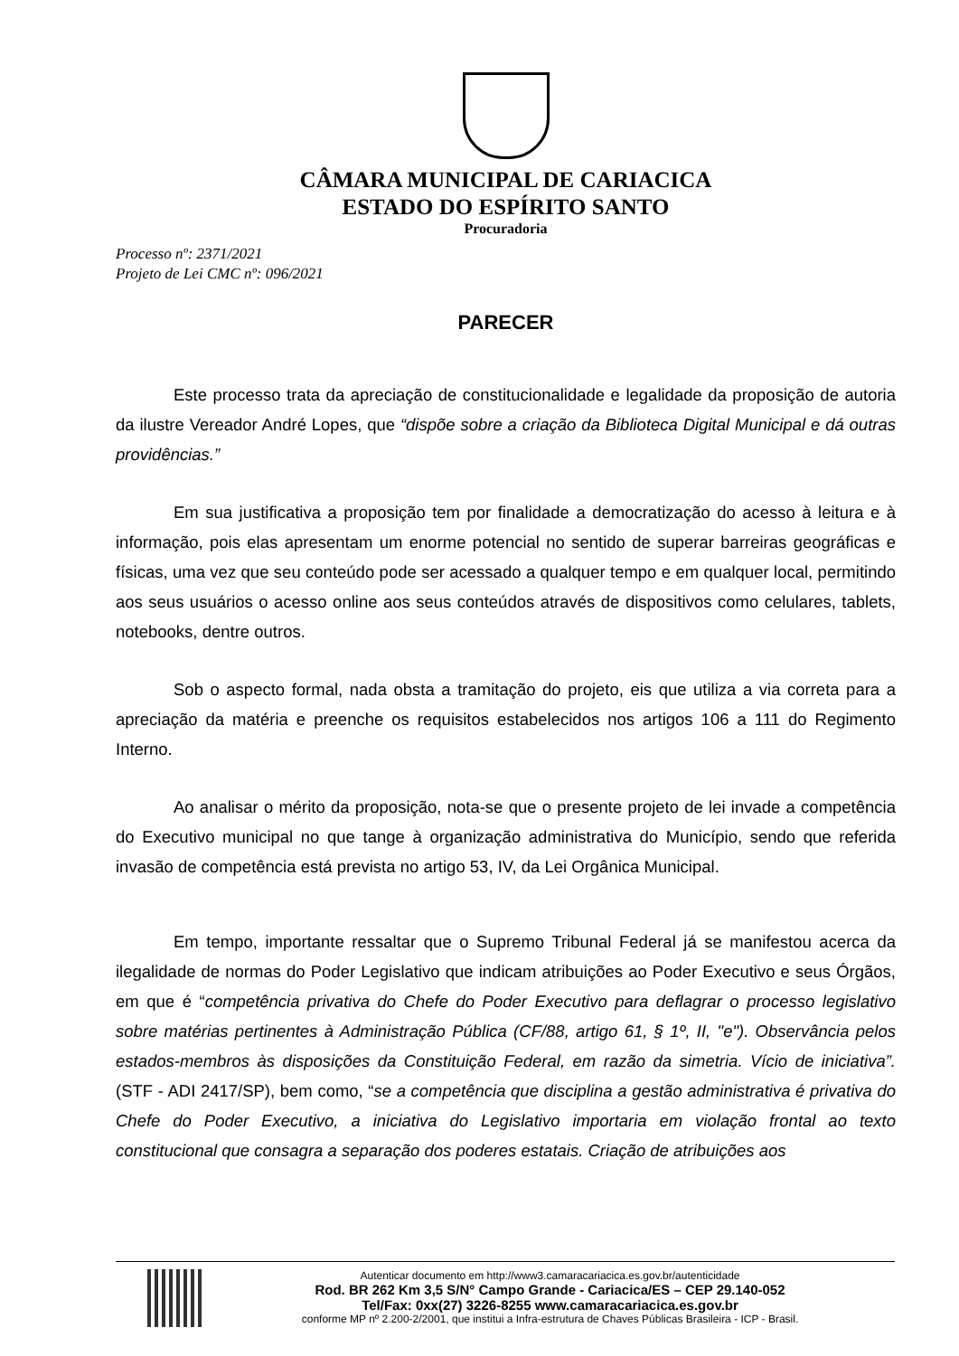CÂMARA MUNICIPAL DE CARIACICA
ESTADO DO ESPÍRITO SANTO
Procuradoria
Processo nº: 2371/2021
Projeto de Lei CMC nº: 096/2021
PARECER
Este processo trata da apreciação de constitucionalidade e legalidade da proposição de autoria da ilustre Vereador André Lopes, que “dispõe sobre a criação da Biblioteca Digital Municipal e dá outras providências.”
Em sua justificativa a proposição tem por finalidade a democratização do acesso à leitura e à informação, pois elas apresentam um enorme potencial no sentido de superar barreiras geográficas e físicas, uma vez que seu conteúdo pode ser acessado a qualquer tempo e em qualquer local, permitindo aos seus usuários o acesso online aos seus conteúdos através de dispositivos como celulares, tablets, notebooks, dentre outros.
Sob o aspecto formal, nada obsta a tramitação do projeto, eis que utiliza a via correta para a apreciação da matéria e preenche os requisitos estabelecidos nos artigos 106 a 111 do Regimento Interno.
Ao analisar o mérito da proposição, nota-se que o presente projeto de lei invade a competência do Executivo municipal no que tange à organização administrativa do Município, sendo que referida invasão de competência está prevista no artigo 53, IV, da Lei Orgânica Municipal.
Em tempo, importante ressaltar que o Supremo Tribunal Federal já se manifestou acerca da ilegalidade de normas do Poder Legislativo que indicam atribuições ao Poder Executivo e seus Órgãos, em que é “competência privativa do Chefe do Poder Executivo para deflagrar o processo legislativo sobre matérias pertinentes à Administração Pública (CF/88, artigo 61, § 1º, II, "e"). Observância pelos estados-membros às disposições da Constituição Federal, em razão da simetria. Vício de iniciativa”. (STF - ADI 2417/SP), bem como, “se a competência que disciplina a gestão administrativa é privativa do Chefe do Poder Executivo, a iniciativa do Legislativo importaria em violação frontal ao texto constitucional que consagra a separação dos poderes estatais. Criação de atribuições aos
Autenticar documento em http://www3.camaracariacica.es.gov.br/autenticidade
Rod. BR 262 Km 3,5 S/N° Campo Grande - Cariacica/ES – CEP 29.140-052
Tel/Fax: 0xx(27) 3226-8255 www.camaracariacica.es.gov.br
conforme MP nº 2.200-2/2001, que institui a Infra-estrutura de Chaves Públicas Brasileira - ICP - Brasil.